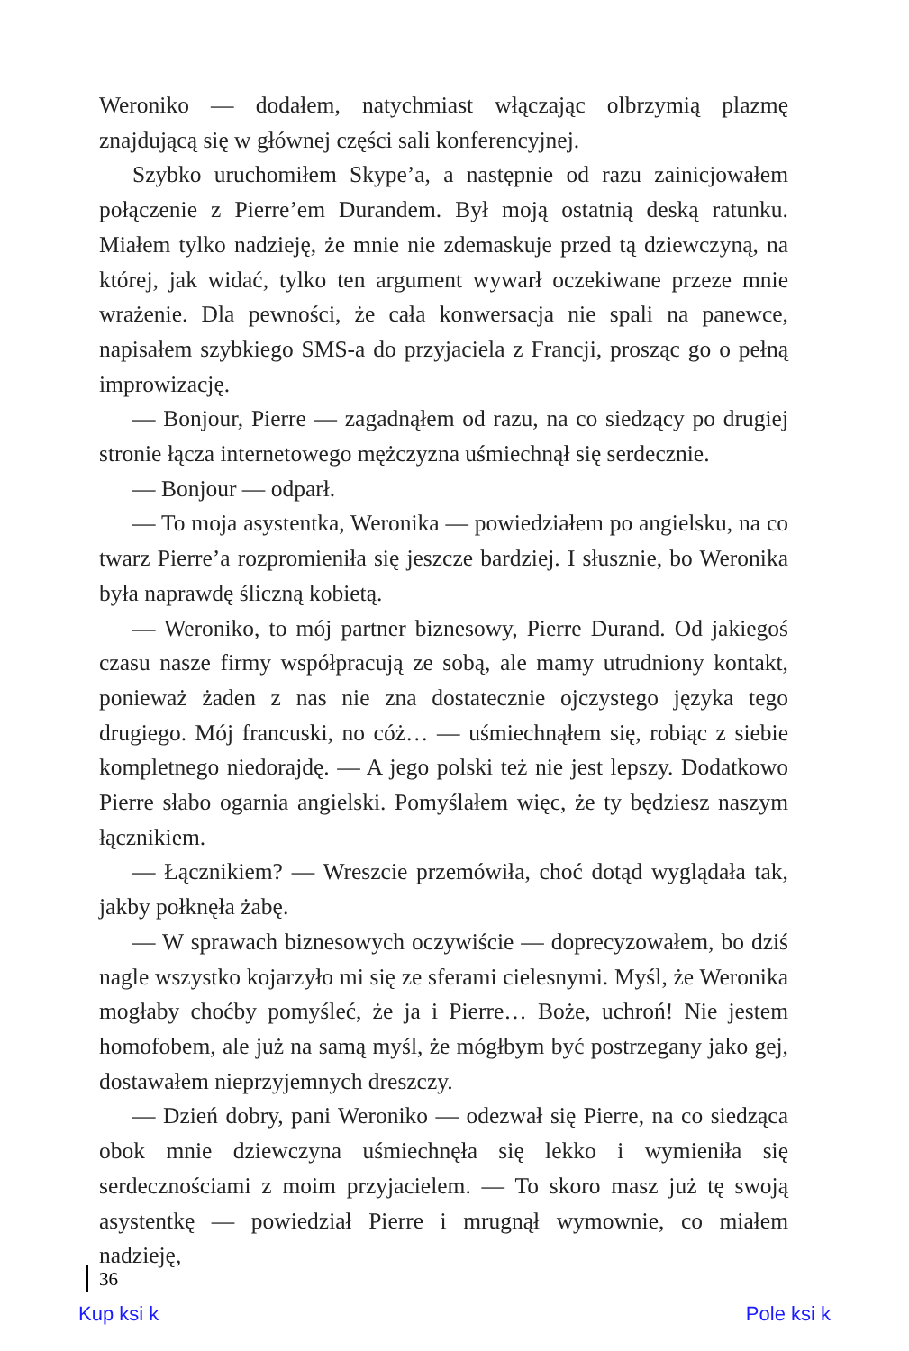Weroniko — dodałem, natychmiast włączając olbrzymią plazmę znajdującą się w głównej części sali konferencyjnej.
Szybko uruchomiłem Skype’a, a następnie od razu zainicjowałem połączenie z Pierre’em Durandem. Był moją ostatnią deską ratunku. Miałem tylko nadzieję, że mnie nie zdemaskuje przed tą dziewczyną, na której, jak widać, tylko ten argument wywarł oczekiwane przeze mnie wrażenie. Dla pewności, że cała konwersacja nie spali na panewce, napisałem szybkiego SMS-a do przyjaciela z Francji, prosząc go o pełną improwizację.
— Bonjour, Pierre — zagadnąłem od razu, na co siedzący po drugiej stronie łącza internetowego mężczyzna uśmiechnął się serdecznie.
— Bonjour — odparł.
— To moja asystentka, Weronika — powiedziałem po angielsku, na co twarz Pierre’a rozpromieniła się jeszcze bardziej. I słusznie, bo Weronika była naprawdę śliczną kobietą.
— Weroniko, to mój partner biznesowy, Pierre Durand. Od jakiegoś czasu nasze firmy współpracują ze sobą, ale mamy utrudniony kontakt, ponieważ żaden z nas nie zna dostatecznie ojczystego języka tego drugiego. Mój francuski, no cóż… — uśmiechnąłem się, robiąc z siebie kompletnego niedorajdę. — A jego polski też nie jest lepszy. Dodatkowo Pierre słabo ogarnia angielski. Pomyślałem więc, że ty będziesz naszym łącznikiem.
— Łącznikiem? — Wreszcie przemówiła, choć dotąd wyglądała tak, jakby połknęła żabę.
— W sprawach biznesowych oczywiście — doprecyzowałem, bo dziś nagle wszystko kojarzyło mi się ze sferami cielesnymi. Myśl, że Weronika mogłaby choćby pomyśleć, że ja i Pierre… Boże, uchroń! Nie jestem homofobem, ale już na samą myśl, że mógłbym być postrzegany jako gej, dostawałem nieprzyjemnych dreszczy.
— Dzień dobry, pani Weroniko — odezwał się Pierre, na co siedząca obok mnie dziewczyna uśmiechnęła się lekko i wymieniła się serdecznościami z moim przyjacielem. — To skoro masz już tę swoją asystentkę — powiedział Pierre i mrugnął wymownie, co miałem nadzieję,
36
Kup ksi k Pole ksi k